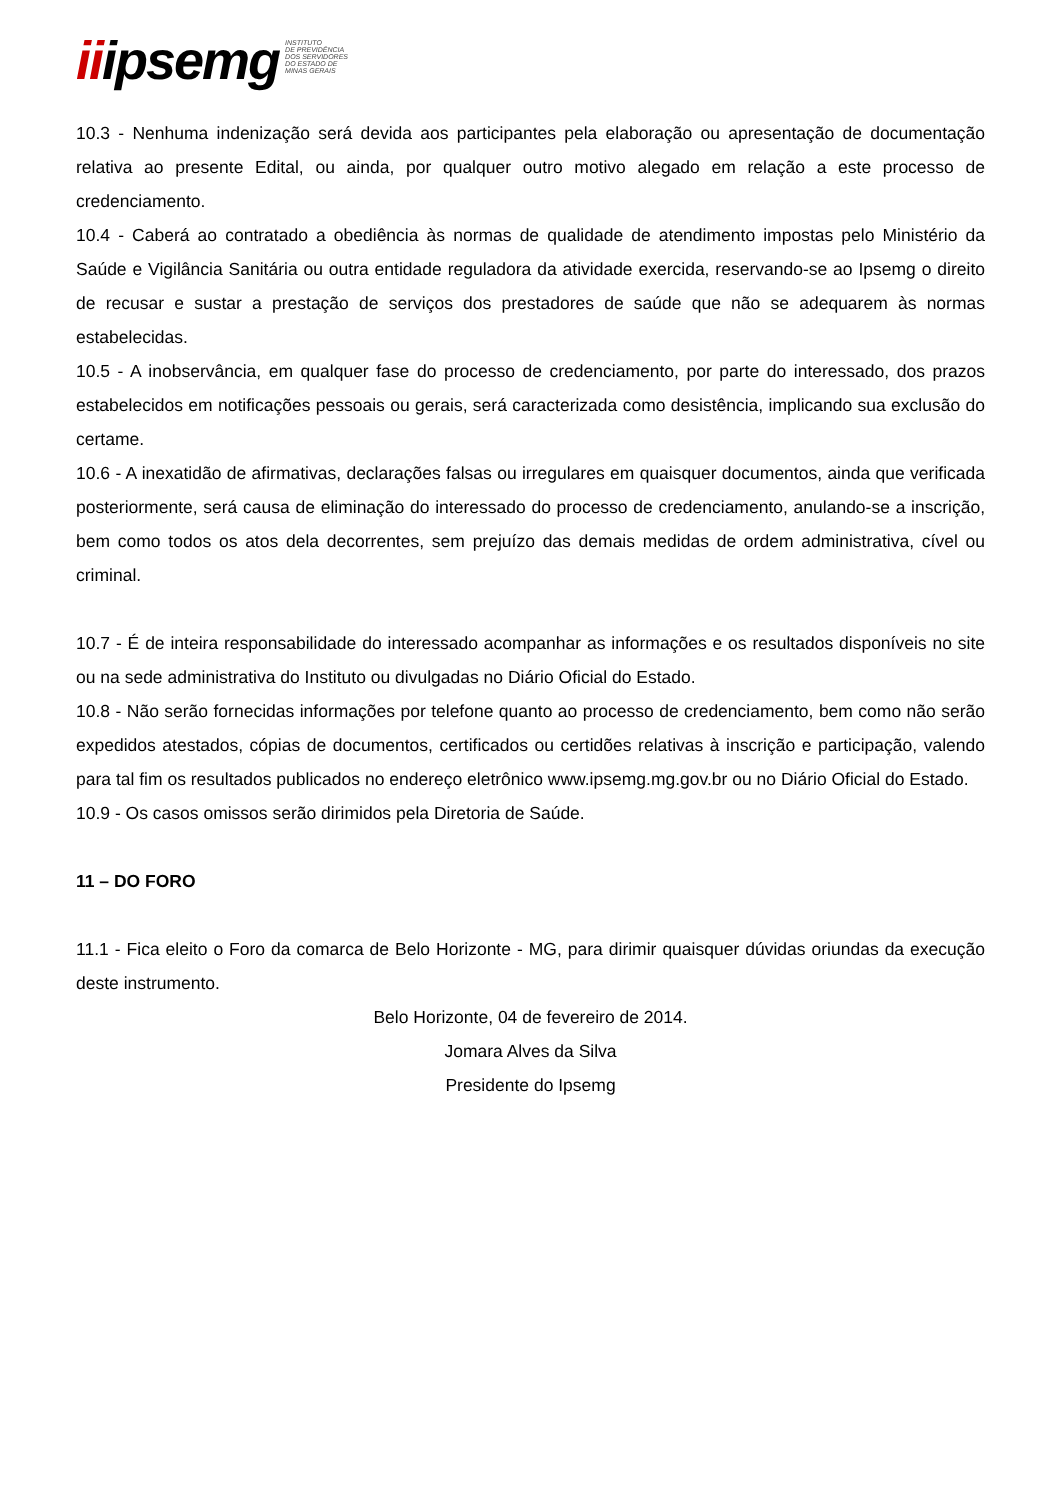iiipsemg
INSTITUTO
DE PREVIDÊNCIA
DOS SERVIDORES
DO ESTADO DE
MINAS GERAIS
10.3 - Nenhuma indenização será devida aos participantes pela elaboração ou apresentação de documentação relativa ao presente Edital, ou ainda, por qualquer outro motivo alegado em relação a este processo de credenciamento.
10.4 - Caberá ao contratado a obediência às normas de qualidade de atendimento impostas pelo Ministério da Saúde e Vigilância Sanitária ou outra entidade reguladora da atividade exercida, reservando-se ao Ipsemg o direito de recusar e sustar a prestação de serviços dos prestadores de saúde que não se adequarem às normas estabelecidas.
10.5 - A inobservância, em qualquer fase do processo de credenciamento, por parte do interessado, dos prazos estabelecidos em notificações pessoais ou gerais, será caracterizada como desistência, implicando sua exclusão do certame.
10.6 - A inexatidão de afirmativas, declarações falsas ou irregulares em quaisquer documentos, ainda que verificada posteriormente, será causa de eliminação do interessado do processo de credenciamento, anulando-se a inscrição, bem como todos os atos dela decorrentes, sem prejuízo das demais medidas de ordem administrativa, cível ou criminal.
10.7 - É de inteira responsabilidade do interessado acompanhar as informações e os resultados disponíveis no site ou na sede administrativa do Instituto ou divulgadas no Diário Oficial do Estado.
10.8 - Não serão fornecidas informações por telefone quanto ao processo de credenciamento, bem como não serão expedidos atestados, cópias de documentos, certificados ou certidões relativas à inscrição e participação, valendo para tal fim os resultados publicados no endereço eletrônico www.ipsemg.mg.gov.br ou no Diário Oficial do Estado.
10.9 - Os casos omissos serão dirimidos pela Diretoria de Saúde.
11 – DO FORO
11.1 - Fica eleito o Foro da comarca de Belo Horizonte - MG, para dirimir quaisquer dúvidas oriundas da execução deste instrumento.
Belo Horizonte, 04 de fevereiro de 2014.
Jomara Alves da Silva
Presidente do Ipsemg